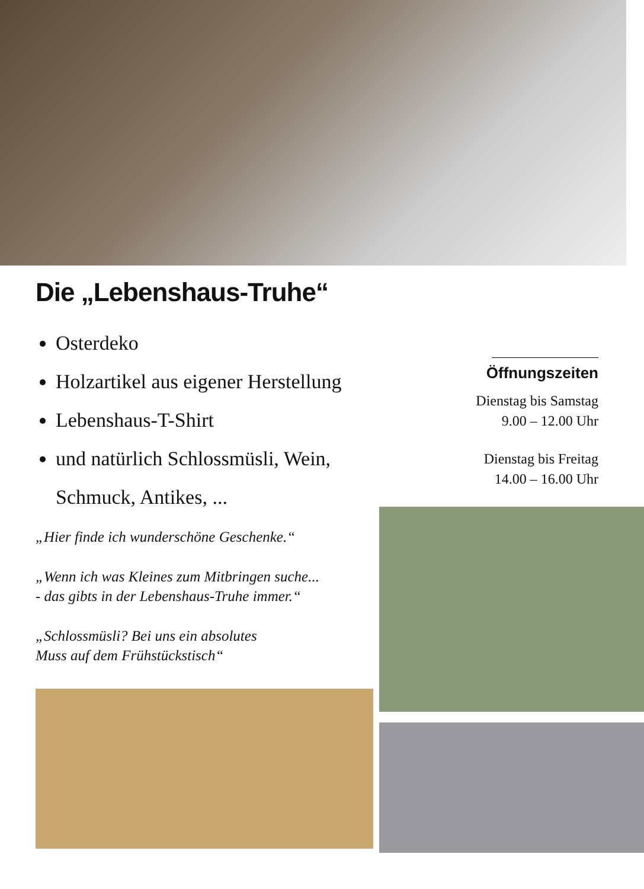Die „Lebenshaus-Truhe“
Osterdeko
Holzartikel aus eigener Herstellung
Lebenshaus-T-Shirt
und natürlich Schlossmüsli, Wein, Schmuck, Antikes, ...
„Hier finde ich wunderschöne Geschenke.“
„Wenn ich was Kleines zum Mitbringen suche...
- das gibts in der Lebenshaus-Truhe immer.“
„Schlossmüsli? Bei uns ein absolutes
Muss auf dem Frühstückstisch“
Öffnungszeiten
Dienstag bis Samstag
9.00 – 12.00 Uhr
Dienstag bis Freitag
14.00 – 16.00 Uhr